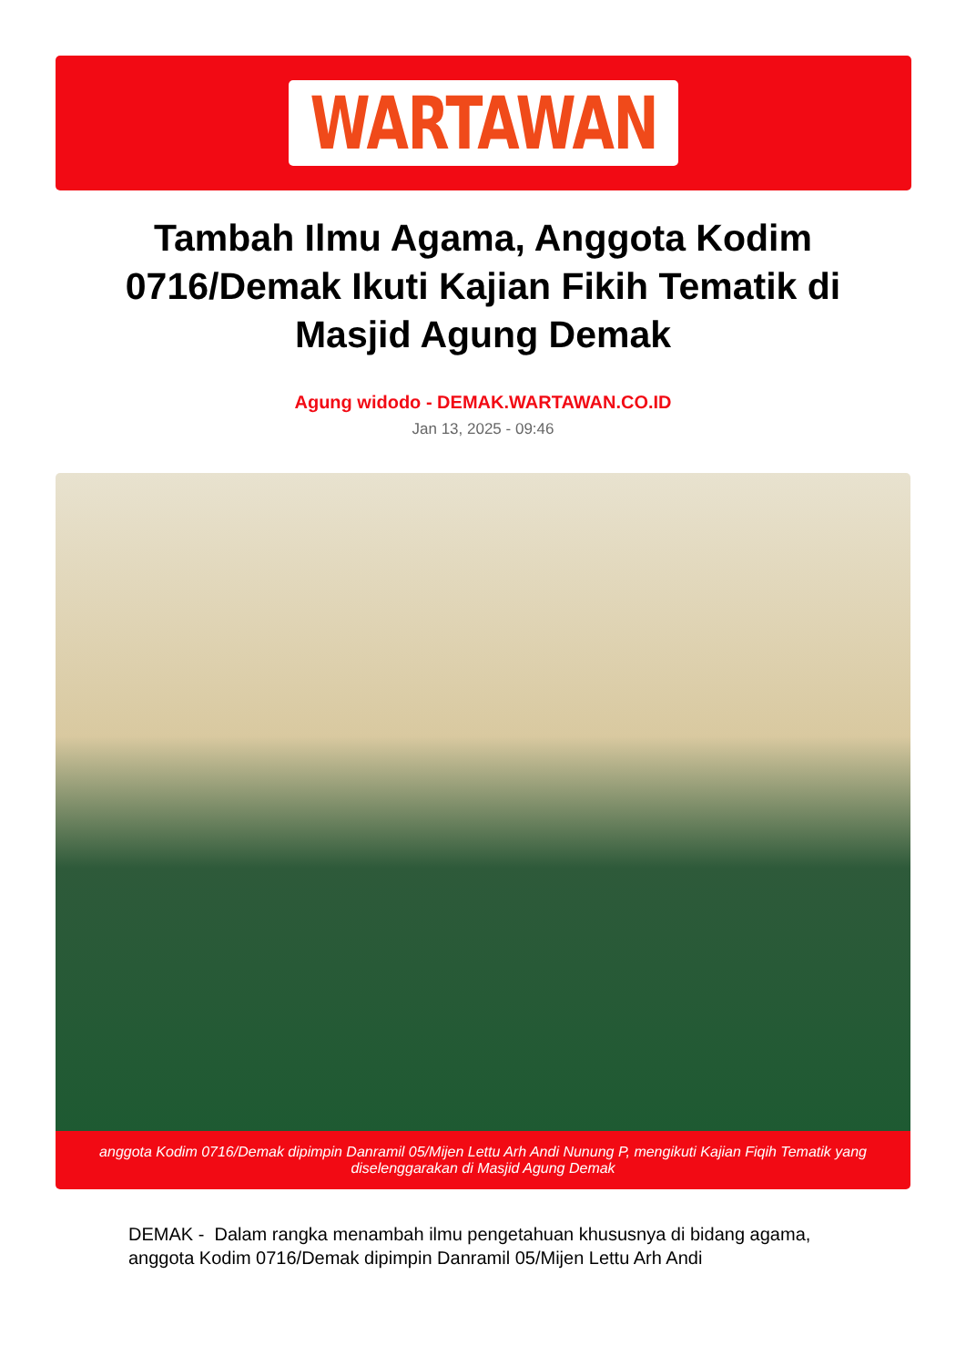WARTAWAN
Tambah Ilmu Agama, Anggota Kodim 0716/Demak Ikuti Kajian Fikih Tematik di Masjid Agung Demak
Agung widodo - DEMAK.WARTAWAN.CO.ID
Jan 13, 2025 - 09:46
anggota Kodim 0716/Demak dipimpin Danramil 05/Mijen Lettu Arh Andi Nunung P, mengikuti Kajian Fiqih Tematik yang diselenggarakan di Masjid Agung Demak
DEMAK - Dalam rangka menambah ilmu pengetahuan khususnya di bidang agama, anggota Kodim 0716/Demak dipimpin Danramil 05/Mijen Lettu Arh Andi